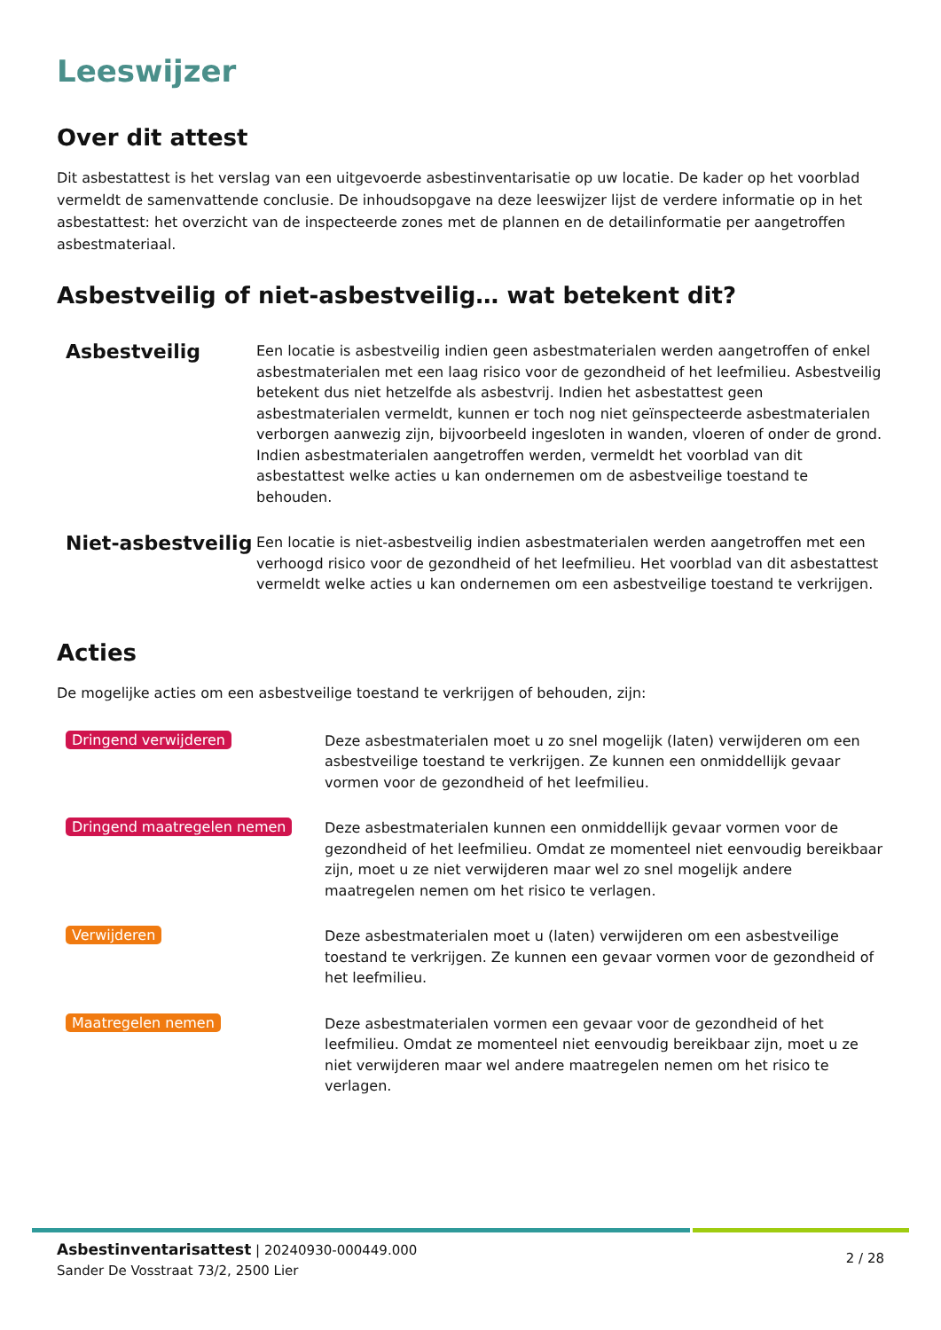Leeswijzer
Over dit attest
Dit asbestattest is het verslag van een uitgevoerde asbestinventarisatie op uw locatie. De kader op het voorblad vermeldt de samenvattende conclusie. De inhoudsopgave na deze leeswijzer lijst de verdere informatie op in het asbestattest: het overzicht van de inspecteerde zones met de plannen en de detailinformatie per aangetroffen asbestmateriaal.
Asbestveilig of niet-asbestveilig… wat betekent dit?
Asbestveilig
Een locatie is asbestveilig indien geen asbestmaterialen werden aangetroffen of enkel asbestmaterialen met een laag risico voor de gezondheid of het leefmilieu. Asbestveilig betekent dus niet hetzelfde als asbestvrij. Indien het asbestattest geen asbestmaterialen vermeldt, kunnen er toch nog niet geïnspecteerde asbestmaterialen verborgen aanwezig zijn, bijvoorbeeld ingesloten in wanden, vloeren of onder de grond. Indien asbestmaterialen aangetroffen werden, vermeldt het voorblad van dit asbestattest welke acties u kan ondernemen om de asbestveilige toestand te behouden.
Niet-asbestveilig
Een locatie is niet-asbestveilig indien asbestmaterialen werden aangetroffen met een verhoogd risico voor de gezondheid of het leefmilieu. Het voorblad van dit asbestattest vermeldt welke acties u kan ondernemen om een asbestveilige toestand te verkrijgen.
Acties
De mogelijke acties om een asbestveilige toestand te verkrijgen of behouden, zijn:
Dringend verwijderen
Deze asbestmaterialen moet u zo snel mogelijk (laten) verwijderen om een asbestveilige toestand te verkrijgen. Ze kunnen een onmiddellijk gevaar vormen voor de gezondheid of het leefmilieu.
Dringend maatregelen nemen
Deze asbestmaterialen kunnen een onmiddellijk gevaar vormen voor de gezondheid of het leefmilieu. Omdat ze momenteel niet eenvoudig bereikbaar zijn, moet u ze niet verwijderen maar wel zo snel mogelijk andere maatregelen nemen om het risico te verlagen.
Verwijderen
Deze asbestmaterialen moet u (laten) verwijderen om een asbestveilige toestand te verkrijgen. Ze kunnen een gevaar vormen voor de gezondheid of het leefmilieu.
Maatregelen nemen
Deze asbestmaterialen vormen een gevaar voor de gezondheid of het leefmilieu. Omdat ze momenteel niet eenvoudig bereikbaar zijn, moet u ze niet verwijderen maar wel andere maatregelen nemen om het risico te verlagen.
Asbestinventarisattest | 20240930-000449.000
Sander De Vosstraat 73/2, 2500 Lier
2 / 28